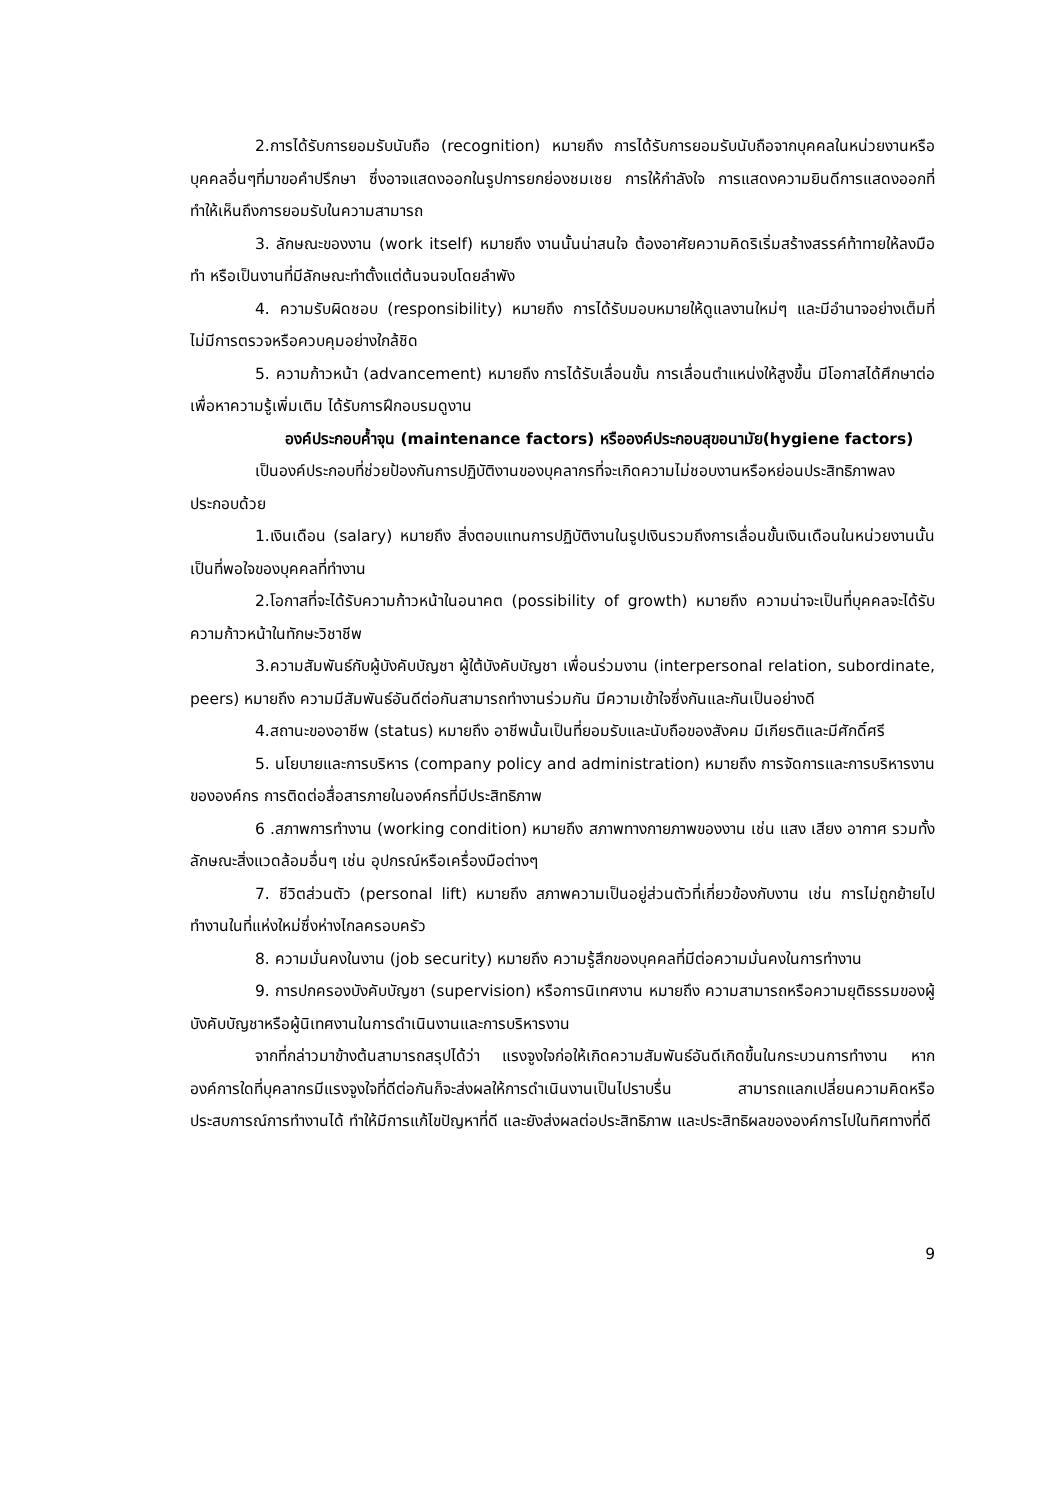2.การได้รับการยอมรับนับถือ (recognition) หมายถึง การได้รับการยอมรับนับถือจากบุคคลในหน่วยงานหรือบุคคลอื่นๆที่มาขอคำปรึกษา ซึ่งอาจแสดงออกในรูปการยกย่องชมเชย การให้กำลังใจ การแสดงความยินดีการแสดงออกที่ทำให้เห็นถึงการยอมรับในความสามารถ
3. ลักษณะของงาน (work itself) หมายถึง งานนั้นน่าสนใจ ต้องอาศัยความคิดริเริ่มสร้างสรรค์ท้าทายให้ลงมือทำ หรือเป็นงานที่มีลักษณะทำตั้งแต่ต้นจนจบโดยลำพัง
4. ความรับผิดชอบ (responsibility) หมายถึง การได้รับมอบหมายให้ดูแลงานใหม่ๆ และมีอำนาจอย่างเต็มที่ ไม่มีการตรวจหรือควบคุมอย่างใกล้ชิด
5. ความก้าวหน้า (advancement) หมายถึง การได้รับเลื่อนขั้น การเลื่อนตำแหน่งให้สูงขึ้น มีโอกาสได้ศึกษาต่อเพื่อหาความรู้เพิ่มเติม ได้รับการฝึกอบรมดูงาน
องค์ประกอบค้ำจุน (maintenance factors) หรือองค์ประกอบสุขอนามัย(hygiene factors)
เป็นองค์ประกอบที่ช่วยป้องกันการปฏิบัติงานของบุคลากรที่จะเกิดความไม่ชอบงานหรือหย่อนประสิทธิภาพลง ประกอบด้วย
1.เงินเดือน (salary) หมายถึง สิ่งตอบแทนการปฏิบัติงานในรูปเงินรวมถึงการเลื่อนขั้นเงินเดือนในหน่วยงานนั้น เป็นที่พอใจของบุคคลที่ทำงาน
2.โอกาสที่จะได้รับความก้าวหน้าในอนาคต (possibility of growth) หมายถึง ความน่าจะเป็นที่บุคคลจะได้รับความก้าวหน้าในทักษะวิชาชีพ
3.ความสัมพันธ์กับผู้บังคับบัญชา ผู้ใต้บังคับบัญชา เพื่อนร่วมงาน (interpersonal relation, subordinate, peers) หมายถึง ความมีสัมพันธ์อันดีต่อกันสามารถทำงานร่วมกัน มีความเข้าใจซึ่งกันและกันเป็นอย่างดี
4.สถานะของอาชีพ (status) หมายถึง อาชีพนั้นเป็นที่ยอมรับและนับถือของสังคม มีเกียรติและมีศักดิ์ศรี
5. นโยบายและการบริหาร (company policy and administration) หมายถึง การจัดการและการบริหารงานขององค์กร การติดต่อสื่อสารภายในองค์กรที่มีประสิทธิภาพ
6 .สภาพการทำงาน (working condition) หมายถึง สภาพทางกายภาพของงาน เช่น แสง เสียง อากาศ รวมทั้งลักษณะสิ่งแวดล้อมอื่นๆ เช่น อุปกรณ์หรือเครื่องมือต่างๆ
7. ชีวิตส่วนตัว (personal lift) หมายถึง สภาพความเป็นอยู่ส่วนตัวที่เกี่ยวข้องกับงาน เช่น การไม่ถูกย้ายไปทำงานในที่แห่งใหม่ซึ่งห่างไกลครอบครัว
8. ความมั่นคงในงาน (job security) หมายถึง ความรู้สึกของบุคคลที่มีต่อความมั่นคงในการทำงาน
9. การปกครองบังคับบัญชา (supervision) หรือการนิเทศงาน หมายถึง ความสามารถหรือความยุติธรรมของผู้บังคับบัญชาหรือผู้นิเทศงานในการดำเนินงานและการบริหารงาน
จากที่กล่าวมาข้างต้นสามารถสรุปได้ว่า แรงจูงใจก่อให้เกิดความสัมพันธ์อันดีเกิดขึ้นในกระบวนการทำงาน หากองค์การใดที่บุคลากรมีแรงจูงใจที่ดีต่อกันก็จะส่งผลให้การดำเนินงานเป็นไปราบรื่น สามารถแลกเปลี่ยนความคิดหรือประสบการณ์การทำงานได้ ทำให้มีการแก้ไขปัญหาที่ดี และยังส่งผลต่อประสิทธิภาพ และประสิทธิผลขององค์การไปในทิศทางที่ดี
9